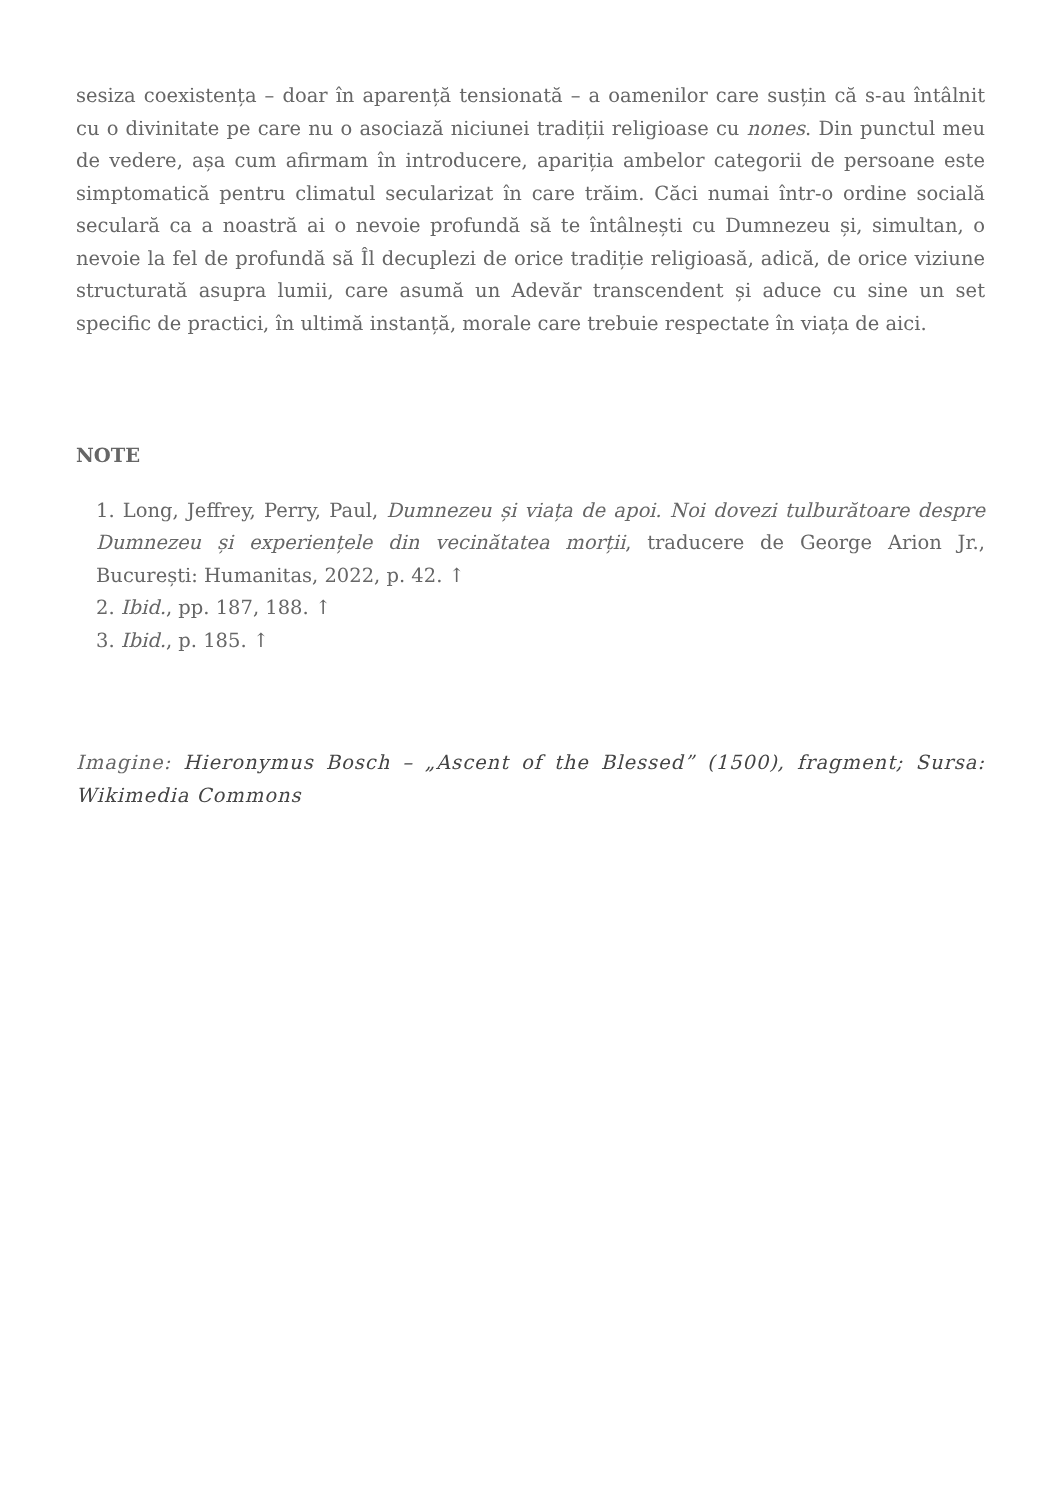sesiza coexistența – doar în aparență tensionată – a oamenilor care susțin că s-au întâlnit cu o divinitate pe care nu o asociază niciunei tradiții religioase cu nones. Din punctul meu de vedere, așa cum afirmam în introducere, apariția ambelor categorii de persoane este simptomatică pentru climatul secularizat în care trăim. Căci numai într-o ordine socială seculară ca a noastră ai o nevoie profundă să te întâlnești cu Dumnezeu și, simultan, o nevoie la fel de profundă să Îl decuplezi de orice tradiție religioasă, adică, de orice viziune structurată asupra lumii, care asumă un Adevăr transcendent și aduce cu sine un set specific de practici, în ultimă instanță, morale care trebuie respectate în viața de aici.
NOTE
1. Long, Jeffrey, Perry, Paul, Dumnezeu și viața de apoi. Noi dovezi tulburătoare despre Dumnezeu și experiențele din vecinătatea morții, traducere de George Arion Jr., București: Humanitas, 2022, p. 42. ↑
2. Ibid., pp. 187, 188. ↑
3. Ibid., p. 185. ↑
Imagine: Hieronymus Bosch – „Ascent of the Blessed” (1500), fragment; Sursa: Wikimedia Commons